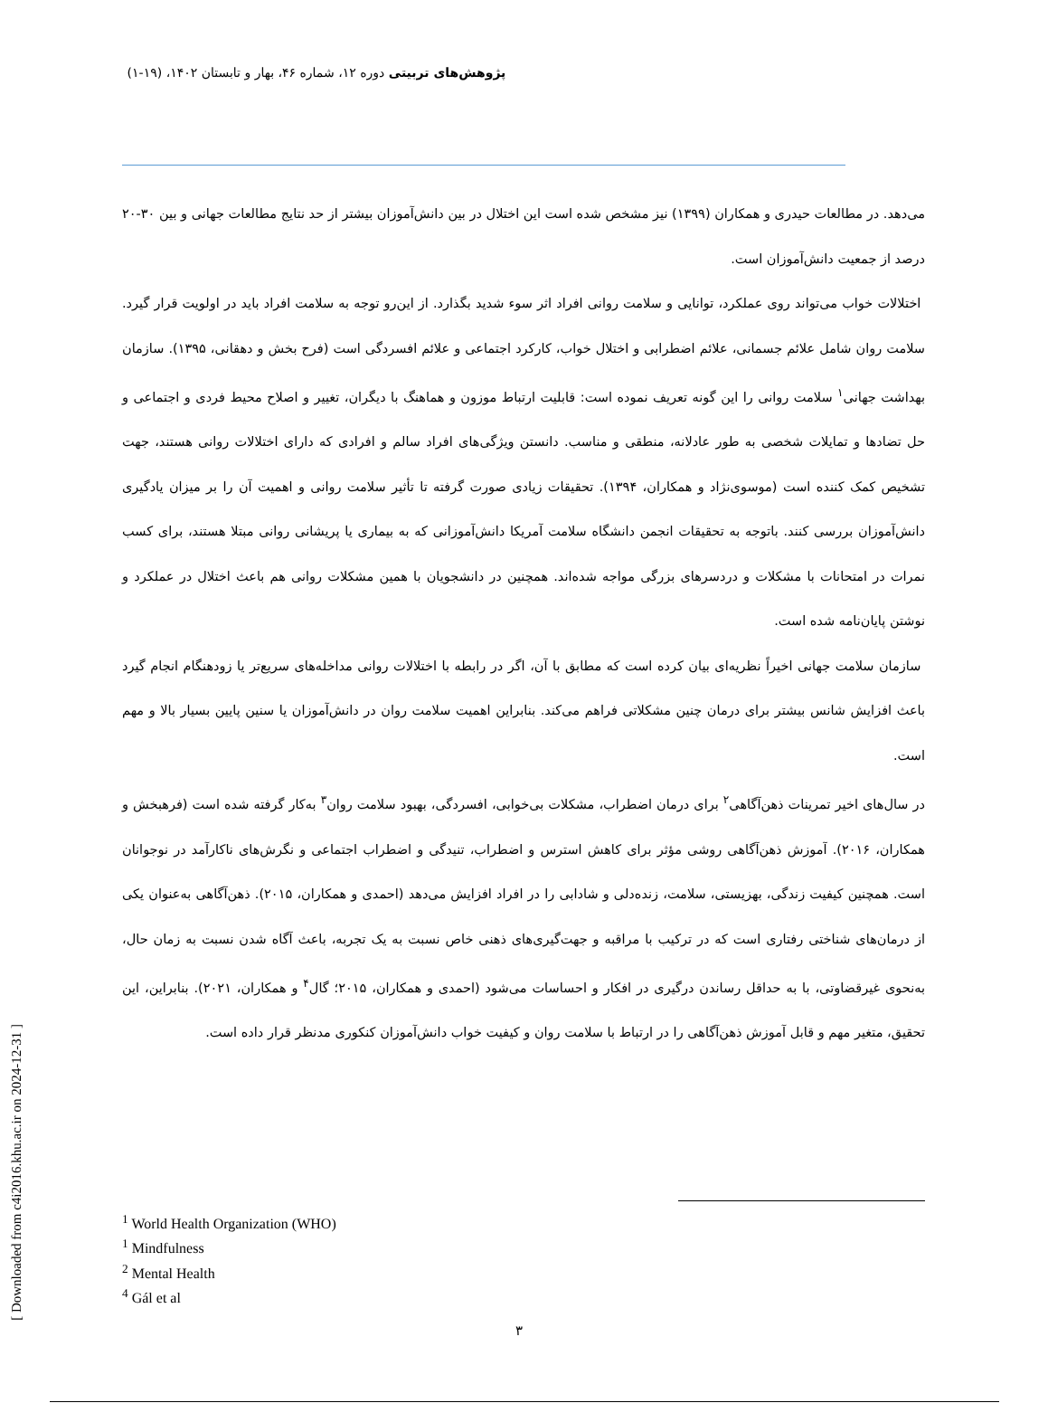پژوهش‌های تربیتی دوره ۱۲، شماره ۴۶، بهار و تابستان ۱۴۰۲، (۱۹-۱)
می‌دهد. در مطالعات حیدری و همکاران (۱۳۹۹) نیز مشخص شده است این اختلال در بین دانش‌آموزان بیشتر از حد نتایج مطالعات جهانی و بین ۳۰-۲۰ درصد از جمعیت دانش‌آموزان است.
اختلالات خواب می‌تواند روی عملکرد، توانایی و سلامت روانی افراد اثر سوء شدید بگذارد. از این‌رو توجه به سلامت افراد باید در اولویت قرار گیرد. سلامت روان شامل علائم جسمانی، علائم اضطرابی و اختلال خواب، کارکرد اجتماعی و علائم افسردگی است (فرح بخش و دهقانی، ۱۳۹۵). سازمان بهداشت جهانی<sup>۱</sup> سلامت روانی را این گونه تعریف نموده است: قابلیت ارتباط موزون و هماهنگ با دیگران، تغییر و اصلاح محیط فردی و اجتماعی و حل تضادها و تمایلات شخصی به طور عادلانه، منطقی و مناسب. دانستن ویژگی‌های افراد سالم و افرادی که دارای اختلالات روانی هستند، جهت تشخیص کمک کننده است (موسوی‌نژاد و همکاران، ۱۳۹۴). تحقیقات زیادی صورت گرفته تا تأثیر سلامت روانی و اهمیت آن را بر میزان یادگیری دانش‌آموزان بررسی کنند. باتوجه به تحقیقات انجمن دانشگاه سلامت آمریکا دانش‌آموزانی که به بیماری یا پریشانی روانی مبتلا هستند، برای کسب نمرات در امتحانات با مشکلات و دردسرهای بزرگی مواجه شده‌اند. همچنین در دانشجویان با همین مشکلات روانی هم باعث اختلال در عملکرد و نوشتن پایان‌نامه شده است.
سازمان سلامت جهانی اخیراً نظریه‌ای بیان کرده است که مطابق با آن، اگر در رابطه با اختلالات روانی مداخله‌های سریع‌تر یا زودهنگام انجام گیرد باعث افزایش شانس بیشتر برای درمان چنین مشکلاتی فراهم می‌کند. بنابراین اهمیت سلامت روان در دانش‌آموزان یا سنین پایین بسیار بالا و مهم است.
در سال‌های اخیر تمرینات ذهن‌آگاهی<sup>۲</sup> برای درمان اضطراب، مشکلات بی‌خوابی، افسردگی، بهبود سلامت روان<sup>۳</sup> به‌کار گرفته شده است (فرهبخش و همکاران، ۲۰۱۶). آموزش ذهن‌آگاهی روشی مؤثر برای کاهش استرس و اضطراب، تنیدگی و اضطراب اجتماعی و نگرش‌های ناکارآمد در نوجوانان است. همچنین کیفیت زندگی، بهزیستی، سلامت، زنده‌دلی و شادابی را در افراد افزایش می‌دهد (احمدی و همکاران، ۲۰۱۵). ذهن‌آگاهی به‌عنوان یکی از درمان‌های شناختی رفتاری است که در ترکیب با مراقبه و جهت‌گیری‌های ذهنی خاص نسبت به یک تجربه، باعث آگاه شدن نسبت به زمان حال، به‌نحوی غیرقضاوتی، با به حداقل رساندن درگیری در افکار و احساسات می‌شود (احمدی و همکاران، ۲۰۱۵؛ گال<sup>۴</sup> و همکاران، ۲۰۲۱). بنابراین، این تحقیق، متغیر مهم و قابل آموزش ذهن‌آگاهی را در ارتباط با سلامت روان و کیفیت خواب دانش‌آموزان کنکوری مدنظر قرار داده است.
<sup>1</sup> World Health Organization (WHO)
<sup>1</sup> Mindfulness
<sup>2</sup> Mental Health
<sup>4</sup> Gál et al
۳
[ Downloaded from c4i2016.khu.ac.ir on 2024-12-31 ]